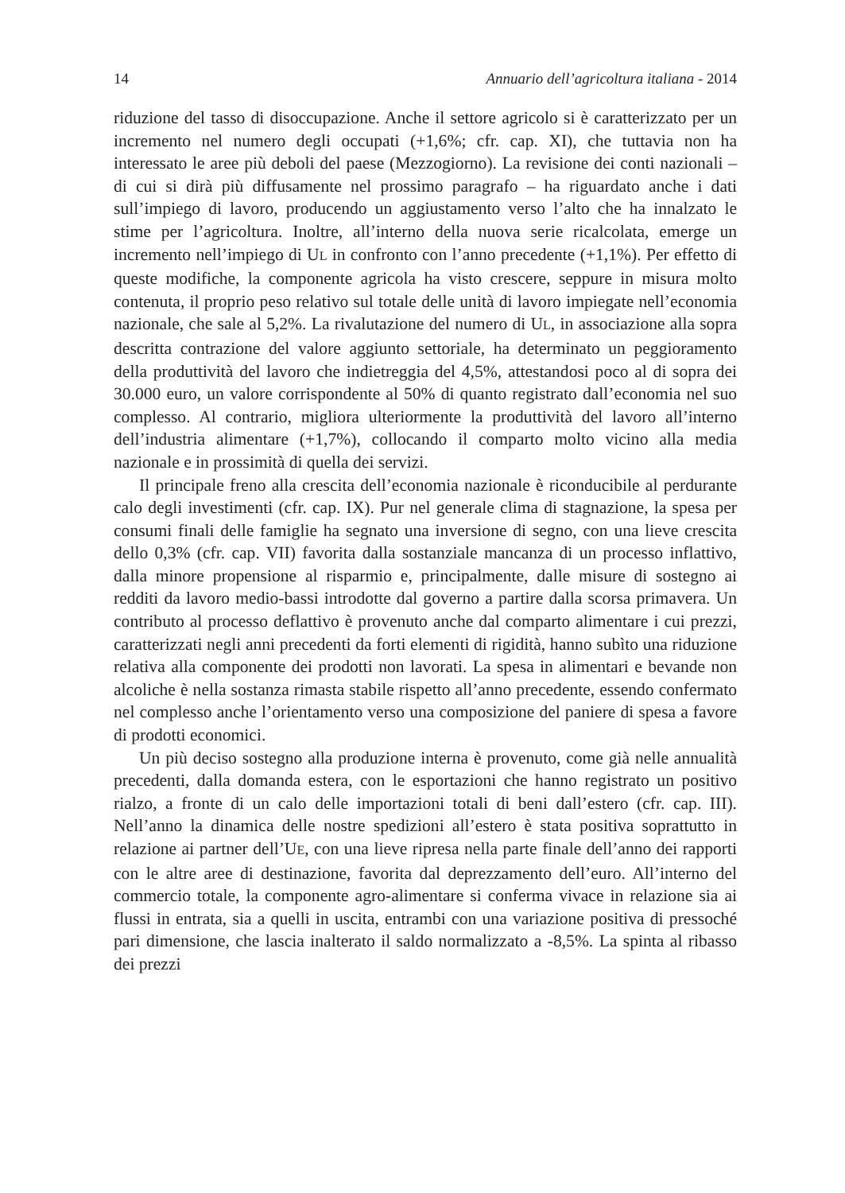14 Annuario dell’agricoltura italiana - 2014
riduzione del tasso di disoccupazione. Anche il settore agricolo si è caratterizzato per un incremento nel numero degli occupati (+1,6%; cfr. cap. XI), che tuttavia non ha interessato le aree più deboli del paese (Mezzogiorno). La revisione dei conti nazionali – di cui si dirà più diffusamente nel prossimo paragrafo – ha riguardato anche i dati sull’impiego di lavoro, producendo un aggiustamento verso l’alto che ha innalzato le stime per l’agricoltura. Inoltre, all’interno della nuova serie ricalcolata, emerge un incremento nell’impiego di UL in confronto con l’anno precedente (+1,1%). Per effetto di queste modifiche, la componente agricola ha visto crescere, seppure in misura molto contenuta, il proprio peso relativo sul totale delle unità di lavoro impiegate nell’economia nazionale, che sale al 5,2%. La rivalutazione del numero di UL, in associazione alla sopra descritta contrazione del valore aggiunto settoriale, ha determinato un peggioramento della produttività del lavoro che indietreggia del 4,5%, attestandosi poco al di sopra dei 30.000 euro, un valore corrispondente al 50% di quanto registrato dall’economia nel suo complesso. Al contrario, migliora ulteriormente la produttività del lavoro all’interno dell’industria alimentare (+1,7%), collocando il comparto molto vicino alla media nazionale e in prossimità di quella dei servizi.
Il principale freno alla crescita dell’economia nazionale è riconducibile al perdurante calo degli investimenti (cfr. cap. IX). Pur nel generale clima di stagnazione, la spesa per consumi finali delle famiglie ha segnato una inversione di segno, con una lieve crescita dello 0,3% (cfr. cap. VII) favorita dalla sostanziale mancanza di un processo inflattivo, dalla minore propensione al risparmio e, principalmente, dalle misure di sostegno ai redditi da lavoro medio-bassi introdotte dal governo a partire dalla scorsa primavera. Un contributo al processo deflattivo è provenuto anche dal comparto alimentare i cui prezzi, caratterizzati negli anni precedenti da forti elementi di rigidità, hanno subìto una riduzione relativa alla componente dei prodotti non lavorati. La spesa in alimentari e bevande non alcoliche è nella sostanza rimasta stabile rispetto all’anno precedente, essendo confermato nel complesso anche l’orientamento verso una composizione del paniere di spesa a favore di prodotti economici.
Un più deciso sostegno alla produzione interna è provenuto, come già nelle annualità precedenti, dalla domanda estera, con le esportazioni che hanno registrato un positivo rialzo, a fronte di un calo delle importazioni totali di beni dall’estero (cfr. cap. III). Nell’anno la dinamica delle nostre spedizioni all’estero è stata positiva soprattutto in relazione ai partner dell’UE, con una lieve ripresa nella parte finale dell’anno dei rapporti con le altre aree di destinazione, favorita dal deprezzamento dell’euro. All’interno del commercio totale, la componente agro-alimentare si conferma vivace in relazione sia ai flussi in entrata, sia a quelli in uscita, entrambi con una variazione positiva di pressoché pari dimensione, che lascia inalterato il saldo normalizzato a -8,5%. La spinta al ribasso dei prezzi